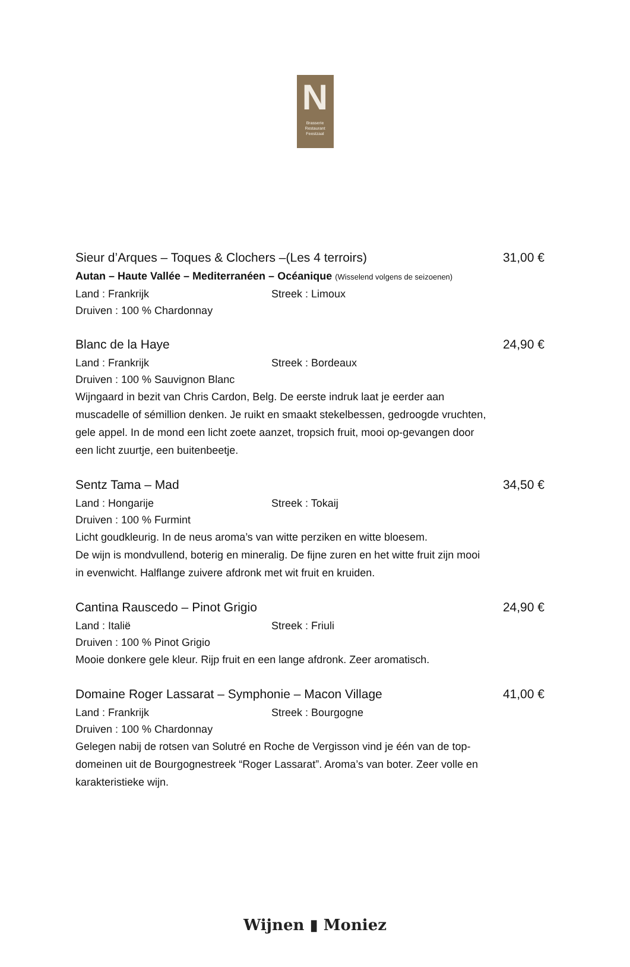N
Brasserie
Restaurant
Feestzaal
Sieur d’Arques – Toques & Clochers –(Les 4 terroirs) 31,00 €
Autan – Haute Vallée – Mediterranéen – Océanique (Wisselend volgens de seizoenen)
Land : Frankrijk Streek : Limoux
Druiven : 100 % Chardonnay
Blanc de la Haye 24,90 €
Land : Frankrijk Streek : Bordeaux
Druiven : 100 % Sauvignon Blanc
Wijngaard in bezit van Chris Cardon, Belg. De eerste indruk laat je eerder aan muscadelle of sémillion denken. Je ruikt en smaakt stekelbessen, gedroogde vruchten, gele appel. In de mond een licht zoete aanzet, tropsich fruit, mooi op-gevangen door een licht zuurtje, een buitenbeetje.
Sentz Tama – Mad 34,50 €
Land : Hongarije Streek : Tokaij
Druiven : 100 % Furmint
Licht goudkleurig. In de neus aroma’s van witte perziken en witte bloesem.
De wijn is mondvullend, boterig en mineralig. De fijne zuren en het witte fruit zijn mooi in evenwicht. Halflange zuivere afdronk met wit fruit en kruiden.
Cantina Rauscedo – Pinot Grigio 24,90 €
Land : Italië Streek : Friuli
Druiven : 100 % Pinot Grigio
Mooie donkere gele kleur. Rijp fruit en een lange afdronk. Zeer aromatisch.
Domaine Roger Lassarat – Symphonie – Macon Village 41,00 €
Land : Frankrijk Streek : Bourgogne
Druiven : 100 % Chardonnay
Gelegen nabij de rotsen van Solutré en Roche de Vergisson vind je één van de top-domeinen uit de Bourgognestreek “Roger Lassarat”. Aroma’s van boter. Zeer volle en karakteristieke wijn.
Wijnen ▮ Moniez